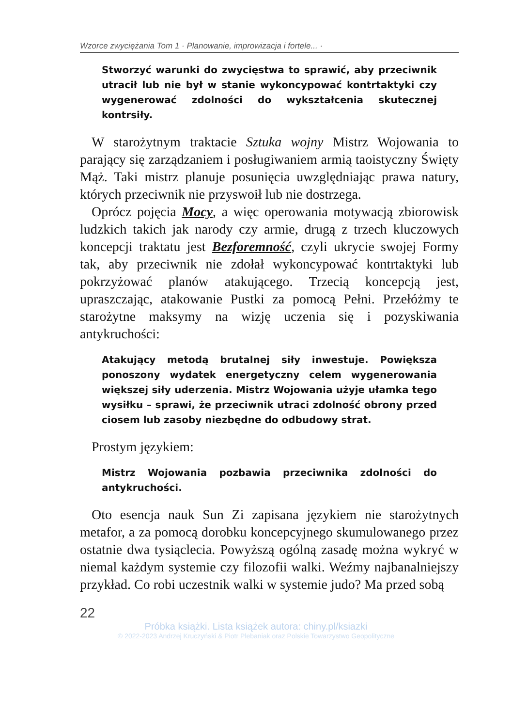Wzorce zwyciężania Tom 1 · Planowanie, improwizacja i fortele... ·
Stworzyć warunki do zwycięstwa to sprawić, aby przeciwnik utracił lub nie był w stanie wykoncypować kontrtaktyki czy wygenerować zdolności do wykształcenia skutecznej kontrsiły.
W starożytnym traktacie Sztuka wojny Mistrz Wojowania to parający się zarządzaniem i posługiwaniem armią taoistyczny Święty Mąż. Taki mistrz planuje posunięcia uwzględniając prawa natury, których przeciwnik nie przyswoił lub nie dostrzega.
Oprócz pojęcia Mocy, a więc operowania motywacją zbiorowisk ludzkich takich jak narody czy armie, drugą z trzech kluczowych koncepcji traktatu jest Bezforemność, czyli ukrycie swojej Formy tak, aby przeciwnik nie zdołał wykoncypować kontrtaktyki lub pokrzyżować planów atakującego. Trzecią koncepcją jest, upraszczając, atakowanie Pustki za pomocą Pełni. Przełóżmy te starożytne maksymy na wizję uczenia się i pozyskiwania antykruchości:
Atakujący metodą brutalnej siły inwestuje. Powiększa ponoszony wydatek energetyczny celem wygenerowania większej siły uderzenia. Mistrz Wojowania użyje ułamka tego wysiłku – sprawi, że przeciwnik utraci zdolność obrony przed ciosem lub zasoby niezbędne do odbudowy strat.
Prostym językiem:
Mistrz Wojowania pozbawia przeciwnika zdolności do antykruchości.
Oto esencja nauk Sun Zi zapisana językiem nie starożytnych metafor, a za pomocą dorobku koncepcyjnego skumulowanego przez ostatnie dwa tysiąclecia. Powyższą ogólną zasadę można wykryć w niemal każdym systemie czy filozofii walki. Weźmy najbanalniejszy przykład. Co robi uczestnik walki w systemie judo? Ma przed sobą
22
Próbka książki. Lista książek autora: chiny.pl/ksiazki
© 2022-2023 Andrzej Kruczyński & Piotr Plebaniak oraz Polskie Towarzystwo Geopolityczne